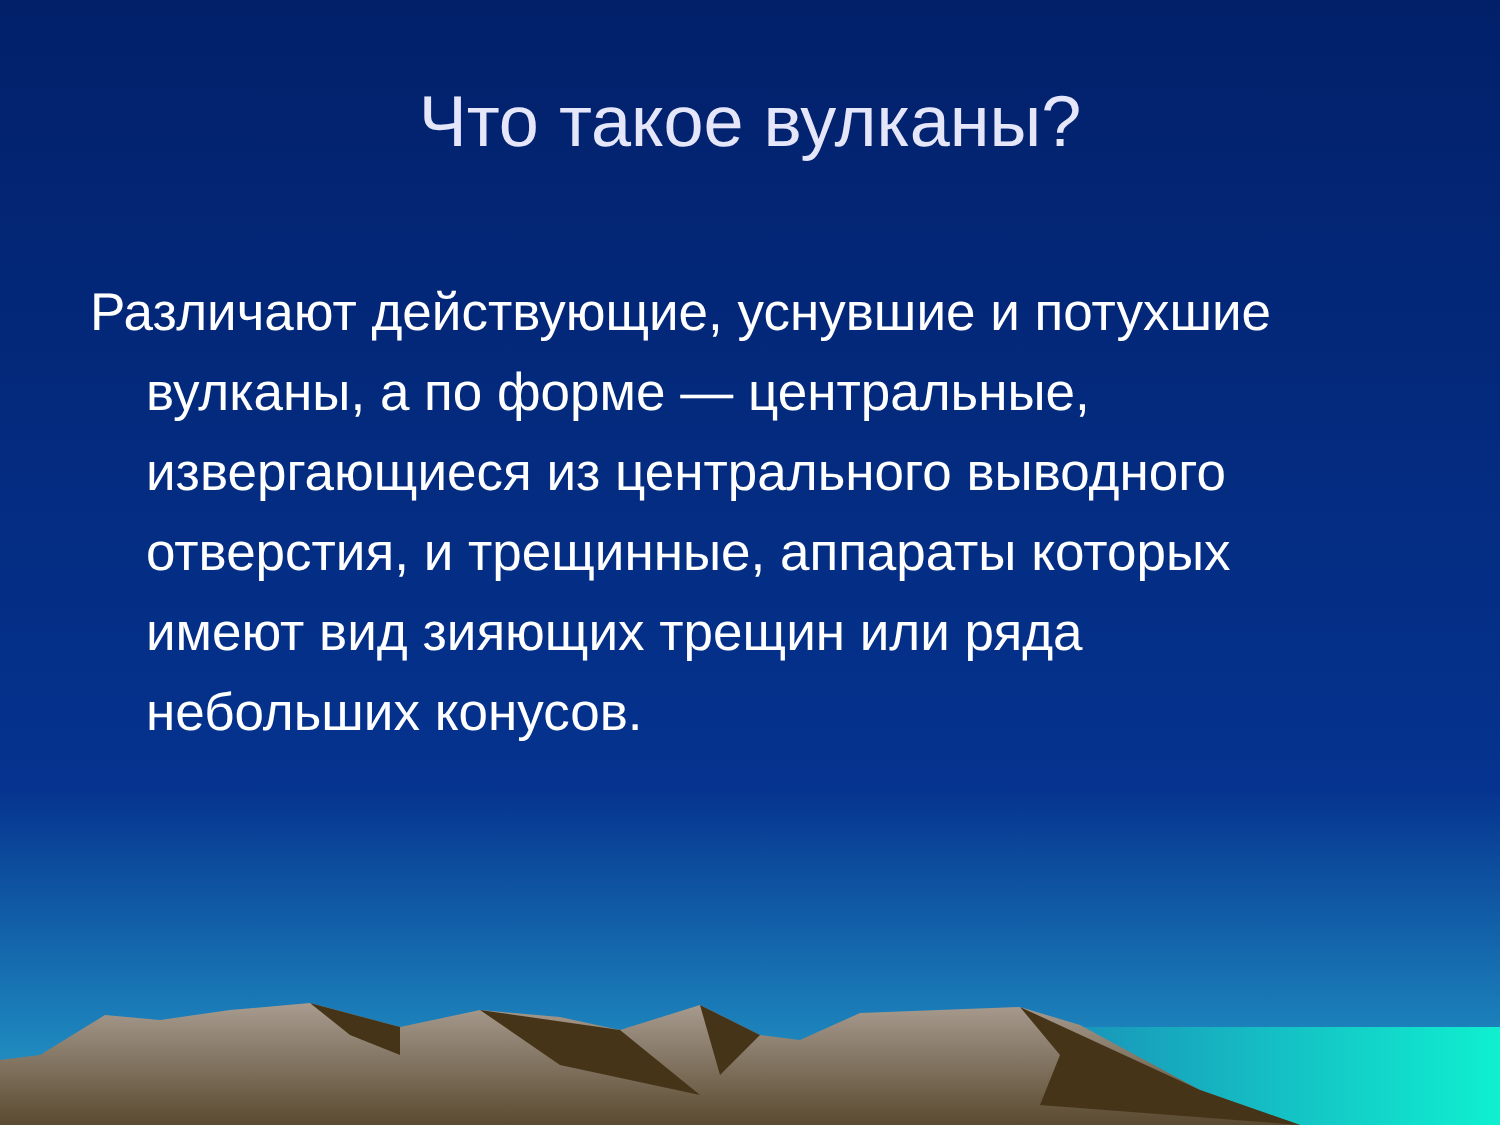Что такое вулканы?
Различают действующие, уснувшие и потухшие вулканы, а по форме — центральные, извергающиеся из центрального выводного отверстия, и трещинные, аппараты которых имеют вид зияющих трещин или ряда небольших конусов.